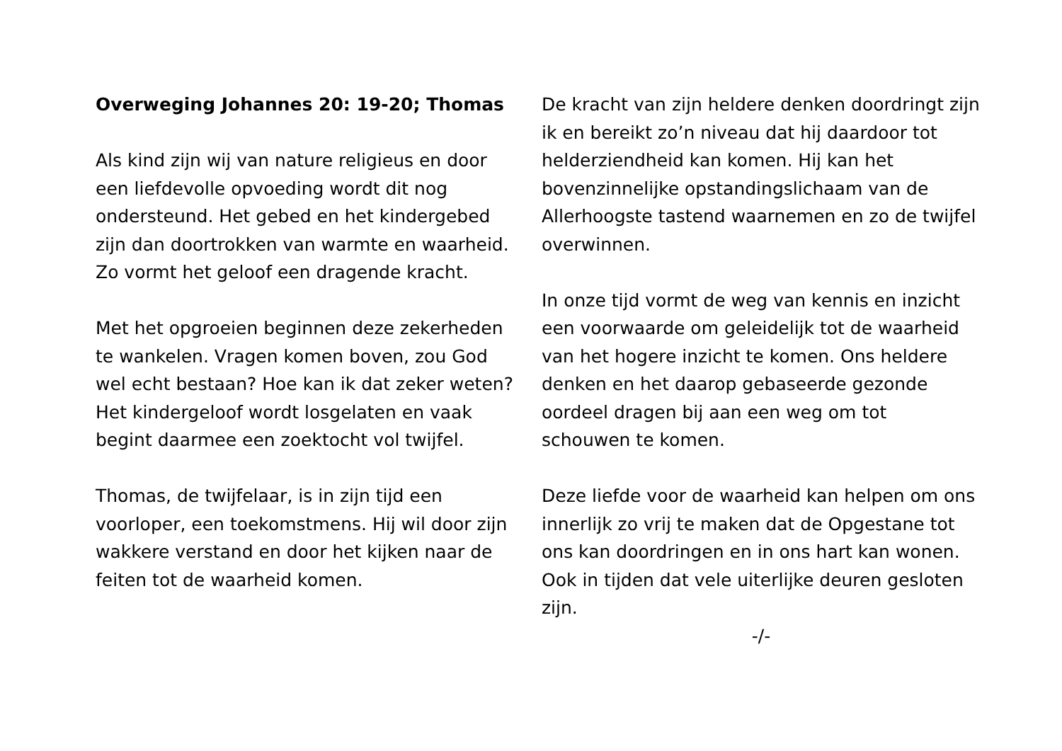Overweging Johannes 20: 19-20; Thomas
Als kind zijn wij van nature religieus en door een liefdevolle opvoeding wordt dit nog ondersteund. Het gebed en het kindergebed zijn dan doortrokken van warmte en waarheid. Zo vormt het geloof een dragende kracht.
Met het opgroeien beginnen deze zekerheden te wankelen. Vragen komen boven, zou God wel echt bestaan? Hoe kan ik dat zeker weten? Het kindergeloof wordt losgelaten en vaak begint daarmee een zoektocht vol twijfel.
Thomas, de twijfelaar, is in zijn tijd een voorloper, een toekomstmens. Hij wil door zijn wakkere verstand en door het kijken naar de feiten tot de waarheid komen.
De kracht van zijn heldere denken doordringt zijn ik en bereikt zo’n niveau dat hij daardoor tot helderziendheid kan komen. Hij kan het bovenzinnelijke opstandingslichaam van de Allerhoogste tastend waarnemen en zo de twijfel overwinnen.
In onze tijd vormt de weg van kennis en inzicht een voorwaarde om geleidelijk tot de waarheid van het hogere inzicht te komen. Ons heldere denken en het daarop gebaseerde gezonde oordeel dragen bij aan een weg om tot schouwen te komen.
Deze liefde voor de waarheid kan helpen om ons innerlijk zo vrij te maken dat de Opgestane tot ons kan doordringen en in ons hart kan wonen. Ook in tijden dat vele uiterlijke deuren gesloten zijn.
-/-